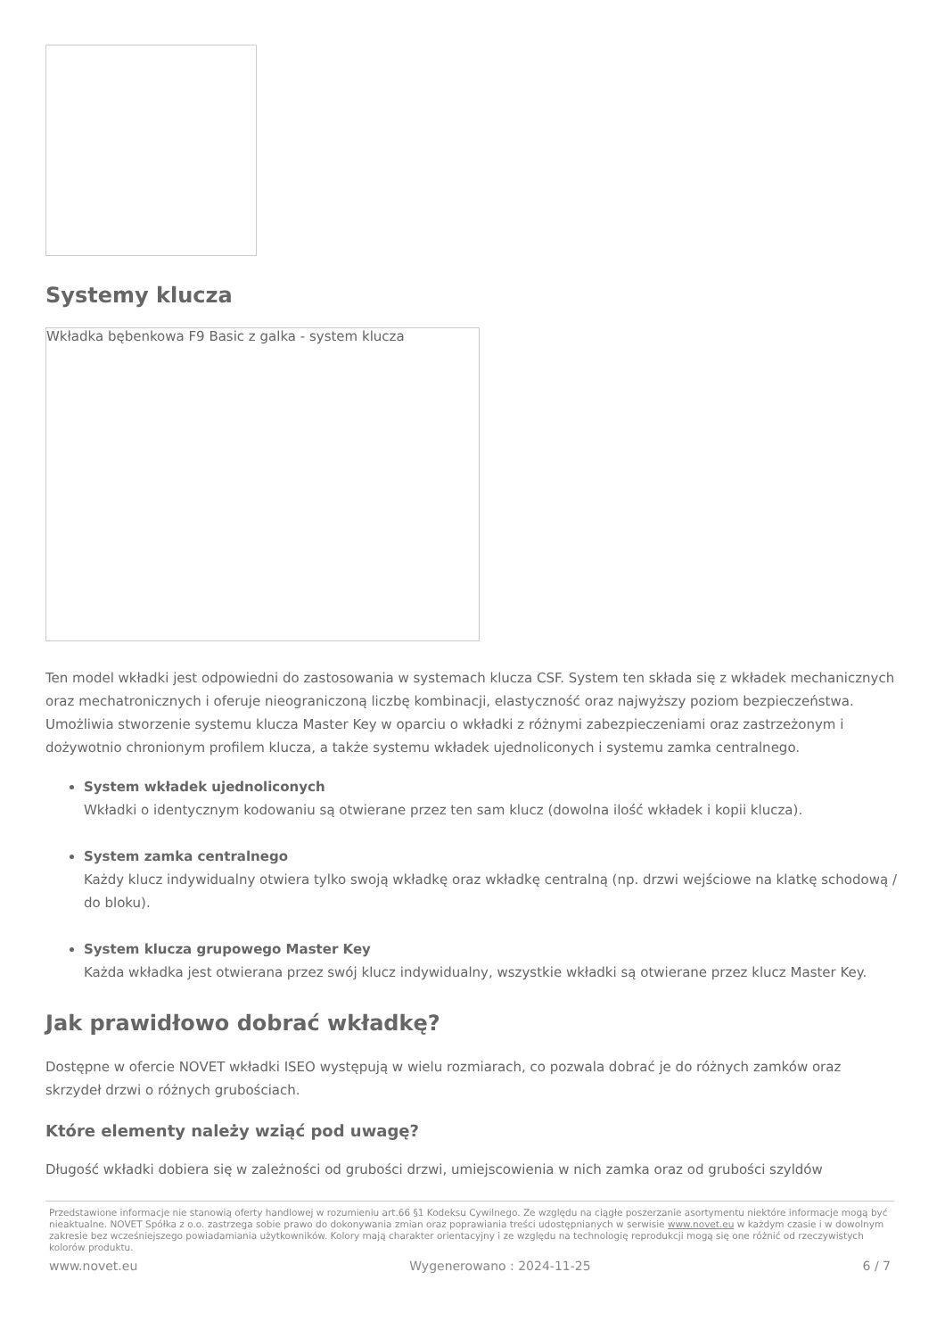Systemy klucza
Wkładka bębenkowa F9 Basic z galka - system klucza
Ten model wkładki jest odpowiedni do zastosowania w systemach klucza CSF. System ten składa się z wkładek mechanicznych oraz mechatronicznych i oferuje nieograniczoną liczbę kombinacji, elastyczność oraz najwyższy poziom bezpieczeństwa. Umożliwia stworzenie systemu klucza Master Key w oparciu o wkładki z różnymi zabezpieczeniami oraz zastrzeżonym i dożywotnio chronionym profilem klucza, a także systemu wkładek ujednoliconych i systemu zamka centralnego.
System wkładek ujednoliconych
Wkładki o identycznym kodowaniu są otwierane przez ten sam klucz (dowolna ilość wkładek i kopii klucza).
System zamka centralnego
Każdy klucz indywidualny otwiera tylko swoją wkładkę oraz wkładkę centralną (np. drzwi wejściowe na klatkę schodową / do bloku).
System klucza grupowego Master Key
Każda wkładka jest otwierana przez swój klucz indywidualny, wszystkie wkładki są otwierane przez klucz Master Key.
Jak prawidłowo dobrać wkładkę?
Dostępne w ofercie NOVET wkładki ISEO występują w wielu rozmiarach, co pozwala dobrać je do różnych zamków oraz skrzydeł drzwi o różnych grubościach.
Które elementy należy wziąć pod uwagę?
Długość wkładki dobiera się w zależności od grubości drzwi, umiejscowienia w nich zamka oraz od grubości szyldów
Przedstawione informacje nie stanowią oferty handlowej w rozumieniu art.66 §1 Kodeksu Cywilnego. Ze względu na ciągłe poszerzanie asortymentu niektóre informacje mogą być nieaktualne. NOVET Spółka z o.o. zastrzega sobie prawo do dokonywania zmian oraz poprawiania treści udostępnianych w serwisie www.novet.eu w każdym czasie i w dowolnym zakresie bez wcześniejszego powiadamiania użytkowników. Kolory mają charakter orientacyjny i ze względu na technologię reprodukcji mogą się one różnić od rzeczywistych kolorów produktu.
www.novet.eu Wygenerowano : 2024-11-25 6 / 7